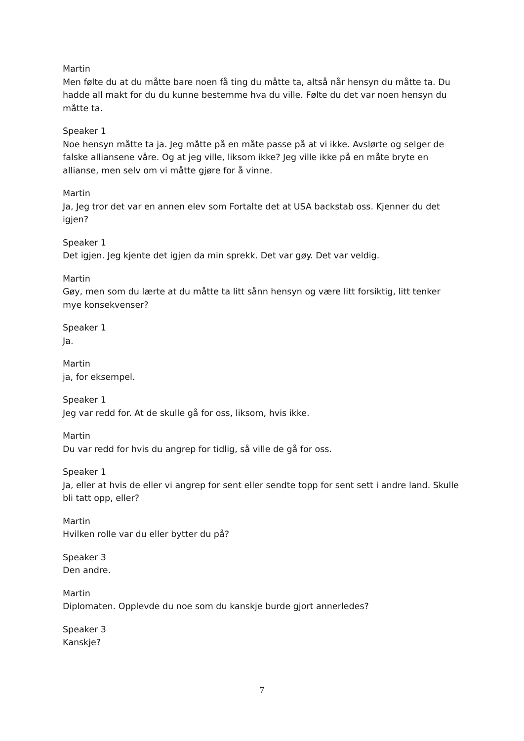Martin
Men følte du at du måtte bare noen få ting du måtte ta, altså når hensyn du måtte ta. Du hadde all makt for du du kunne bestemme hva du ville. Følte du det var noen hensyn du måtte ta.
Speaker 1
Noe hensyn måtte ta ja. Jeg måtte på en måte passe på at vi ikke. Avslørte og selger de falske alliansene våre. Og at jeg ville, liksom ikke? Jeg ville ikke på en måte bryte en allianse, men selv om vi måtte gjøre for å vinne.
Martin
Ja, Jeg tror det var en annen elev som Fortalte det at USA backstab oss. Kjenner du det igjen?
Speaker 1
Det igjen. Jeg kjente det igjen da min sprekk. Det var gøy. Det var veldig.
Martin
Gøy, men som du lærte at du måtte ta litt sånn hensyn og være litt forsiktig, litt tenker mye konsekvenser?
Speaker 1
Ja.
Martin
ja, for eksempel.
Speaker 1
Jeg var redd for. At de skulle gå for oss, liksom, hvis ikke.
Martin
Du var redd for hvis du angrep for tidlig, så ville de gå for oss.
Speaker 1
Ja, eller at hvis de eller vi angrep for sent eller sendte topp for sent sett i andre land. Skulle bli tatt opp, eller?
Martin
Hvilken rolle var du eller bytter du på?
Speaker 3
Den andre.
Martin
Diplomaten. Opplevde du noe som du kanskje burde gjort annerledes?
Speaker 3
Kanskje?
7